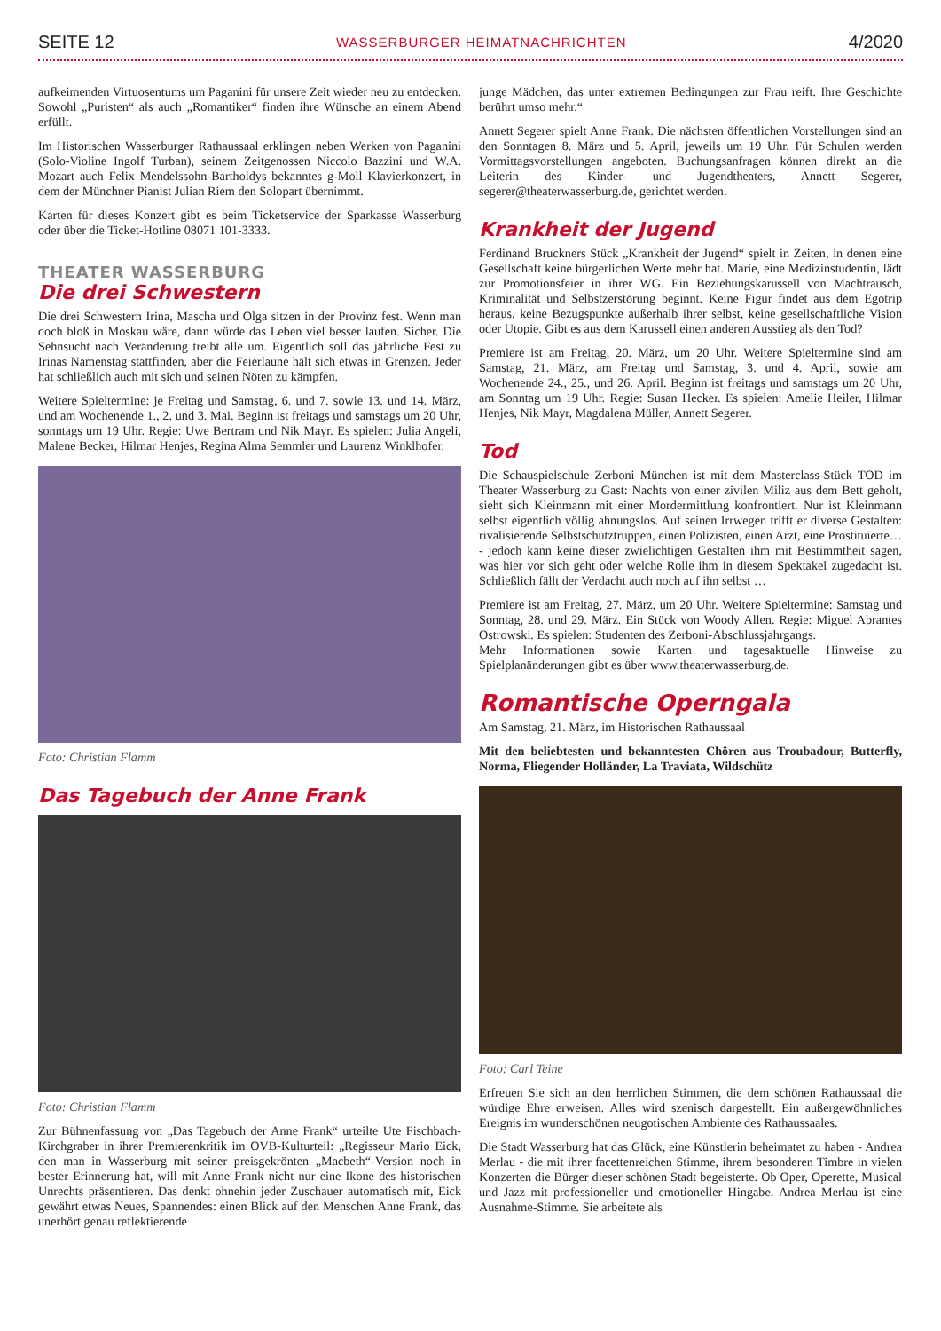SEITE 12 WASSERBURGER HEIMATNACHRICHTEN 4/2020
aufkeimenden Virtuosentums um Paganini für unsere Zeit wieder neu zu entdecken. Sowohl „Puristen“ als auch „Romantiker“ finden ihre Wünsche an einem Abend erfüllt.
Im Historischen Wasserburger Rathaussaal erklingen neben Werken von Paganini (Solo-Violine Ingolf Turban), seinem Zeitgenossen Niccolo Bazzini und W.A. Mozart auch Felix Mendelssohn-Bartholdys bekanntes g-Moll Klavierkonzert, in dem der Münchner Pianist Julian Riem den Solopart übernimmt.
Karten für dieses Konzert gibt es beim Ticketservice der Sparkasse Wasserburg oder über die Ticket-Hotline 08071 101-3333.
THEATER WASSERBURG
Die drei Schwestern
Die drei Schwestern Irina, Mascha und Olga sitzen in der Provinz fest. Wenn man doch bloß in Moskau wäre, dann würde das Leben viel besser laufen. Sicher. Die Sehnsucht nach Veränderung treibt alle um. Eigentlich soll das jährliche Fest zu Irinas Namenstag stattfinden, aber die Feierlaune hält sich etwas in Grenzen. Jeder hat schließlich auch mit sich und seinen Nöten zu kämpfen.
Weitere Spieltermine: je Freitag und Samstag, 6. und 7. sowie 13. und 14. März, und am Wochenende 1., 2. und 3. Mai. Beginn ist freitags und samstags um 20 Uhr, sonntags um 19 Uhr. Regie: Uwe Bertram und Nik Mayr. Es spielen: Julia Angeli, Malene Becker, Hilmar Henjes, Regina Alma Semmler und Laurenz Winklhofer.
Foto: Christian Flamm
Das Tagebuch der Anne Frank
Foto: Christian Flamm
Zur Bühnenfassung von „Das Tagebuch der Anne Frank“ urteilte Ute Fischbach-Kirchgraber in ihrer Premierenkritik im OVB-Kulturteil: „Regisseur Mario Eick, den man in Wasserburg mit seiner preisgekrönten „Macbeth“-Version noch in bester Erinnerung hat, will mit Anne Frank nicht nur eine Ikone des historischen Unrechts präsentieren. Das denkt ohnehin jeder Zuschauer automatisch mit, Eick gewährt etwas Neues, Spannendes: einen Blick auf den Menschen Anne Frank, das unerhört genau reflektierende
junge Mädchen, das unter extremen Bedingungen zur Frau reift. Ihre Geschichte berührt umso mehr.“
Annett Segerer spielt Anne Frank. Die nächsten öffentlichen Vorstellungen sind an den Sonntagen 8. März und 5. April, jeweils um 19 Uhr. Für Schulen werden Vormittagsvorstellungen angeboten. Buchungsanfragen können direkt an die Leiterin des Kinder- und Jugendtheaters, Annett Segerer, segerer@theaterwasserburg.de, gerichtet werden.
Krankheit der Jugend
Ferdinand Bruckners Stück „Krankheit der Jugend“ spielt in Zeiten, in denen eine Gesellschaft keine bürgerlichen Werte mehr hat. Marie, eine Medizinstudentin, lädt zur Promotionsfeier in ihrer WG. Ein Beziehungskarussell von Machtrausch, Kriminalität und Selbstzerstörung beginnt. Keine Figur findet aus dem Egotrip heraus, keine Bezugspunkte außerhalb ihrer selbst, keine gesellschaftliche Vision oder Utopie. Gibt es aus dem Karussell einen anderen Ausstieg als den Tod?
Premiere ist am Freitag, 20. März, um 20 Uhr. Weitere Spieltermine sind am Samstag, 21. März, am Freitag und Samstag, 3. und 4. April, sowie am Wochenende 24., 25., und 26. April. Beginn ist freitags und samstags um 20 Uhr, am Sonntag um 19 Uhr. Regie: Susan Hecker. Es spielen: Amelie Heiler, Hilmar Henjes, Nik Mayr, Magdalena Müller, Annett Segerer.
Tod
Die Schauspielschule Zerboni München ist mit dem Masterclass-Stück TOD im Theater Wasserburg zu Gast: Nachts von einer zivilen Miliz aus dem Bett geholt, sieht sich Kleinmann mit einer Mordermittlung konfrontiert. Nur ist Kleinmann selbst eigentlich völlig ahnungslos. Auf seinen Irrwegen trifft er diverse Gestalten: rivalisierende Selbstschutztruppen, einen Polizisten, einen Arzt, eine Prostituierte… - jedoch kann keine dieser zwielichtigen Gestalten ihm mit Bestimmtheit sagen, was hier vor sich geht oder welche Rolle ihm in diesem Spektakel zugedacht ist. Schließlich fällt der Verdacht auch noch auf ihn selbst …
Premiere ist am Freitag, 27. März, um 20 Uhr. Weitere Spieltermine: Samstag und Sonntag, 28. und 29. März. Ein Stück von Woody Allen. Regie: Miguel Abrantes Ostrowski. Es spielen: Studenten des Zerboni-Abschlussjahrgangs.
Mehr Informationen sowie Karten und tagesaktuelle Hinweise zu Spielplanänderungen gibt es über www.theaterwasserburg.de.
Romantische Operngala
Am Samstag, 21. März, im Historischen Rathaussaal
Mit den beliebtesten und bekanntesten Chören aus Troubadour, Butterfly, Norma, Fliegender Holländer, La Traviata, Wildschütz
Foto: Carl Teine
Erfreuen Sie sich an den herrlichen Stimmen, die dem schönen Rathaussaal die würdige Ehre erweisen. Alles wird szenisch dargestellt. Ein außergewöhnliches Ereignis im wunderschönen neugotischen Ambiente des Rathaussaales.
Die Stadt Wasserburg hat das Glück, eine Künstlerin beheimatet zu haben - Andrea Merlau - die mit ihrer facettenreichen Stimme, ihrem besonderen Timbre in vielen Konzerten die Bürger dieser schönen Stadt begeisterte. Ob Oper, Operette, Musical und Jazz mit professioneller und emotioneller Hingabe. Andrea Merlau ist eine Ausnahme-Stimme. Sie arbeitete als